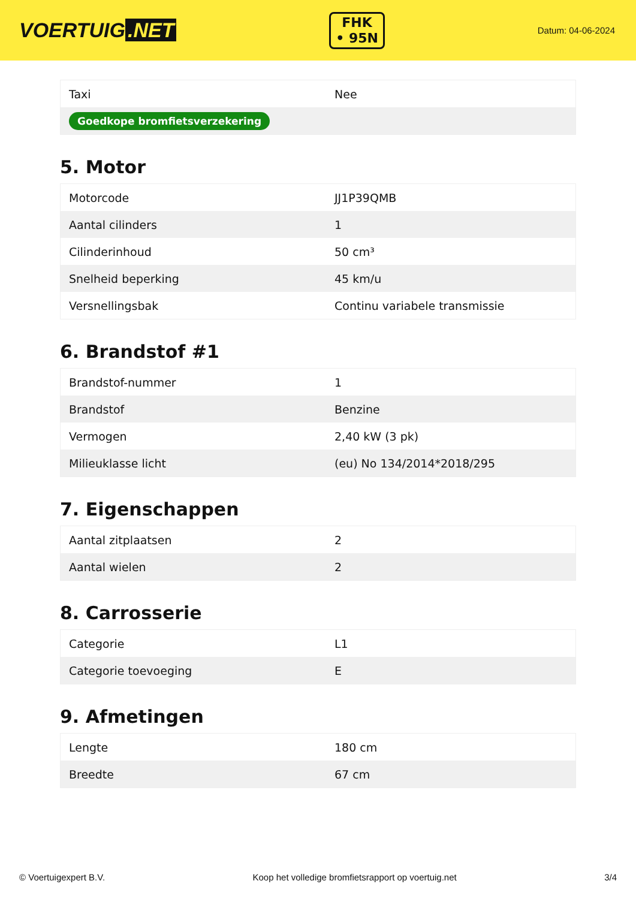VOERTUIG.NET
FHK
• 95N
Datum: 04-06-2024
| Taxi | Nee |
| Goedkope bromfietsverzekering | |
5. Motor
| Motorcode | JJ1P39QMB |
| Aantal cilinders | 1 |
| Cilinderinhoud | 50 cm³ |
| Snelheid beperking | 45 km/u |
| Versnellingsbak | Continu variabele transmissie |
6. Brandstof #1
| Brandstof-nummer | 1 |
| Brandstof | Benzine |
| Vermogen | 2,40 kW (3 pk) |
| Milieuklasse licht | (eu) No 134/2014*2018/295 |
7. Eigenschappen
| Aantal zitplaatsen | 2 |
| Aantal wielen | 2 |
8. Carrosserie
| Categorie | L1 |
| Categorie toevoeging | E |
9. Afmetingen
| Lengte | 180 cm |
| Breedte | 67 cm |
© Voertuigexpert B.V. Koop het volledige bromfietsrapport op voertuig.net 3/4